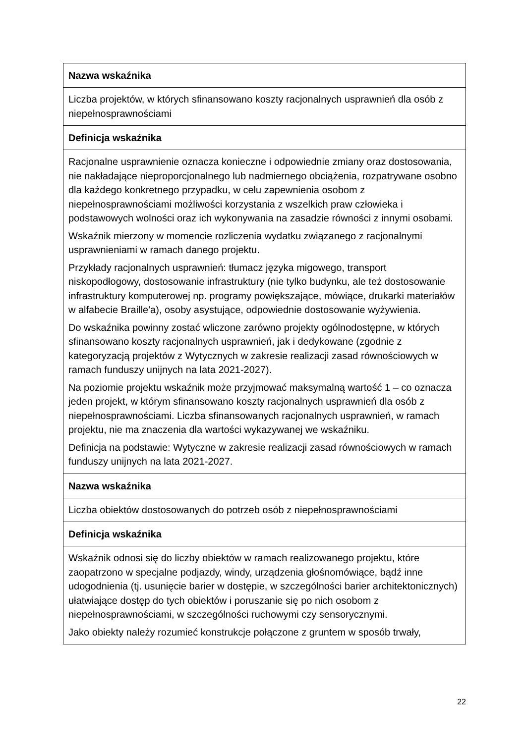| Nazwa wskaźnika |
| --- |
| Liczba projektów, w których sfinansowano koszty racjonalnych usprawnień dla osób z niepełnosprawnościami |
| Definicja wskaźnika |
| Racjonalne usprawnienie oznacza konieczne i odpowiednie zmiany oraz dostosowania, nie nakładające nieproporcjonalnego lub nadmiernego obciążenia, rozpatrywane osobno dla każdego konkretnego przypadku, w celu zapewnienia osobom z niepełnosprawnościami możliwości korzystania z wszelkich praw człowieka i podstawowych wolności oraz ich wykonywania na zasadzie równości z innymi osobami. Wskaźnik mierzony w momencie rozliczenia wydatku związanego z racjonalnymi usprawnieniami w ramach danego projektu. Przykłady racjonalnych usprawnień: tłumacz języka migowego, transport niskopodłogowy, dostosowanie infrastruktury (nie tylko budynku, ale też dostosowanie infrastruktury komputerowej np. programy powiększające, mówiące, drukarki materiałów w alfabecie Braille'a), osoby asystujące, odpowiednie dostosowanie wyżywienia. Do wskaźnika powinny zostać wliczone zarówno projekty ogólnodostępne, w których sfinansowano koszty racjonalnych usprawnień, jak i dedykowane (zgodnie z kategoryzacją projektów z Wytycznych w zakresie realizacji zasad równościowych w ramach funduszy unijnych na lata 2021-2027). Na poziomie projektu wskaźnik może przyjmować maksymalną wartość 1 – co oznacza jeden projekt, w którym sfinansowano koszty racjonalnych usprawnień dla osób z niepełnosprawnościami. Liczba sfinansowanych racjonalnych usprawnień, w ramach projektu, nie ma znaczenia dla wartości wykazywanej we wskaźniku. Definicja na podstawie: Wytyczne w zakresie realizacji zasad równościowych w ramach funduszy unijnych na lata 2021-2027. |
| Nazwa wskaźnika |
| Liczba obiektów dostosowanych do potrzeb osób z niepełnosprawnościami |
| Definicja wskaźnika |
| Wskaźnik odnosi się do liczby obiektów w ramach realizowanego projektu, które zaopatrzono w specjalne podjazdy, windy, urządzenia głośnomówiące, bądź inne udogodnienia (tj. usunięcie barier w dostępie, w szczególności barier architektonicznych) ułatwiające dostęp do tych obiektów i poruszanie się po nich osobom z niepełnosprawnościami, w szczególności ruchowymi czy sensorycznymi. Jako obiekty należy rozumieć konstrukcje połączone z gruntem w sposób trwały, |
22